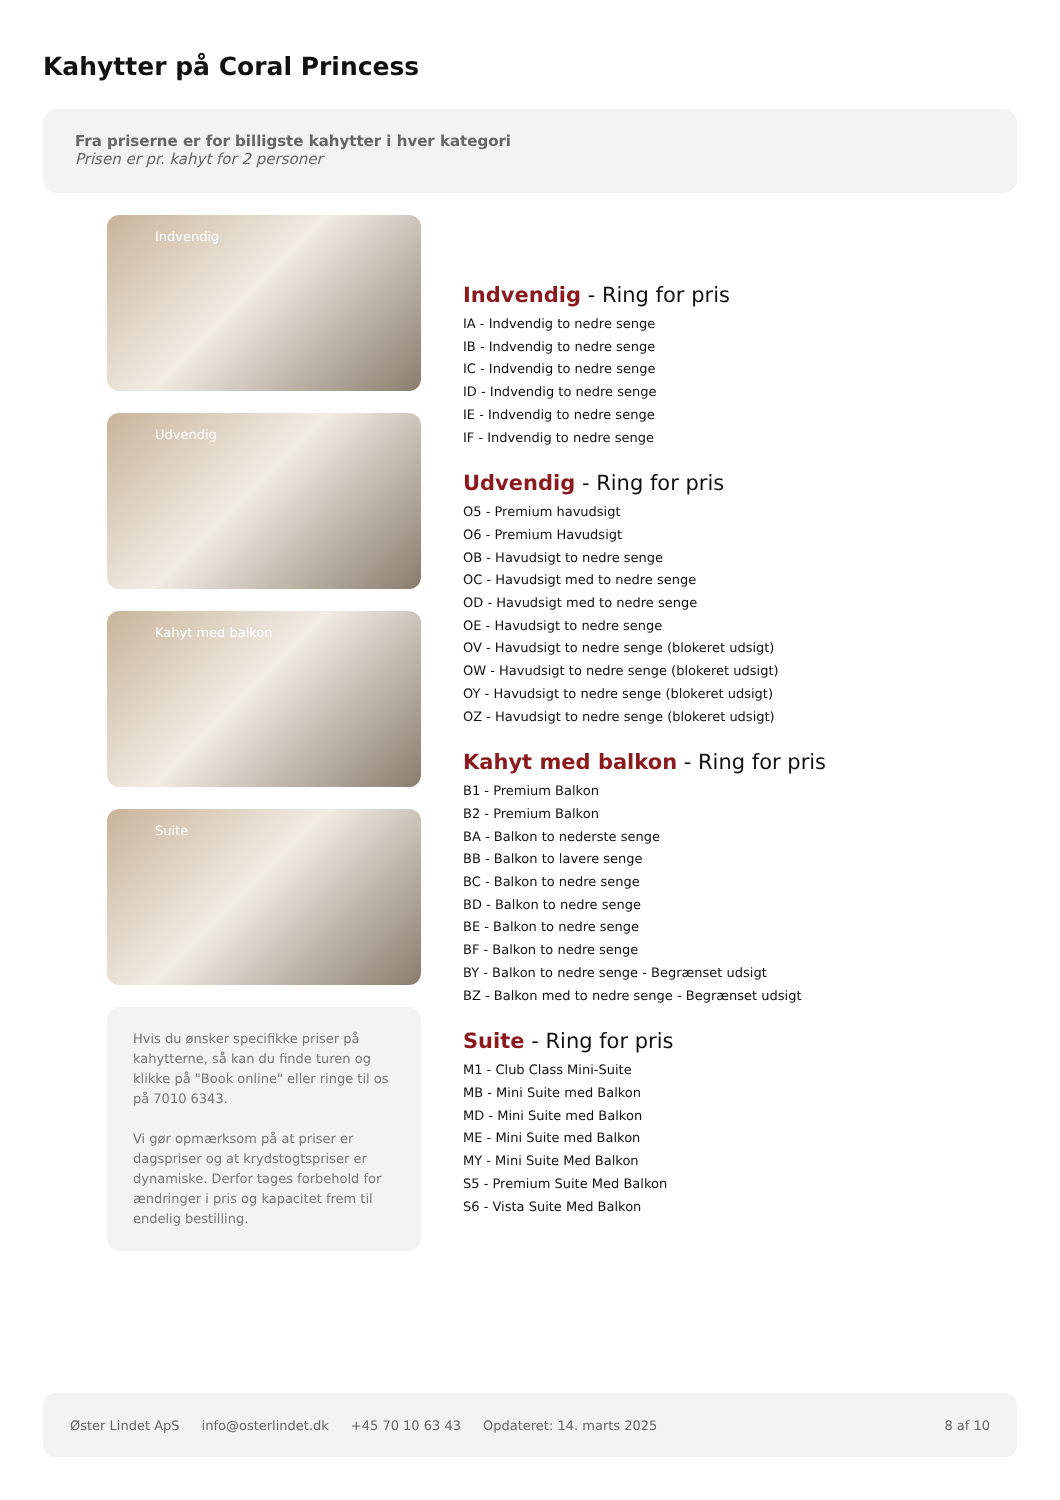Kahytter på Coral Princess
Fra priserne er for billigste kahytter i hver kategori
Prisen er pr. kahyt for 2 personer
Indvendig
Udvendig
Kahyt med balkon
Suite
Hvis du ønsker specifikke priser på kahytterne, så kan du finde turen og klikke på "Book online" eller ringe til os på 7010 6343.
Vi gør opmærksom på at priser er dagspriser og at krydstogtspriser er dynamiske. Derfor tages forbehold for ændringer i pris og kapacitet frem til endelig bestilling.
Indvendig - Ring for pris
IA - Indvendig to nedre senge
IB - Indvendig to nedre senge
IC - Indvendig to nedre senge
ID - Indvendig to nedre senge
IE - Indvendig to nedre senge
IF - Indvendig to nedre senge
Udvendig - Ring for pris
O5 - Premium havudsigt
O6 - Premium Havudsigt
OB - Havudsigt to nedre senge
OC - Havudsigt med to nedre senge
OD - Havudsigt med to nedre senge
OE - Havudsigt to nedre senge
OV - Havudsigt to nedre senge (blokeret udsigt)
OW - Havudsigt to nedre senge (blokeret udsigt)
OY - Havudsigt to nedre senge (blokeret udsigt)
OZ - Havudsigt to nedre senge (blokeret udsigt)
Kahyt med balkon - Ring for pris
B1 - Premium Balkon
B2 - Premium Balkon
BA - Balkon to nederste senge
BB - Balkon to lavere senge
BC - Balkon to nedre senge
BD - Balkon to nedre senge
BE - Balkon to nedre senge
BF - Balkon to nedre senge
BY - Balkon to nedre senge - Begrænset udsigt
BZ - Balkon med to nedre senge - Begrænset udsigt
Suite - Ring for pris
M1 - Club Class Mini-Suite
MB - Mini Suite med Balkon
MD - Mini Suite med Balkon
ME - Mini Suite med Balkon
MY - Mini Suite Med Balkon
S5 - Premium Suite Med Balkon
S6 - Vista Suite Med Balkon
Øster Lindet ApS info@osterlindet.dk +45 70 10 63 43 Opdateret: 14. marts 2025 8 af 10